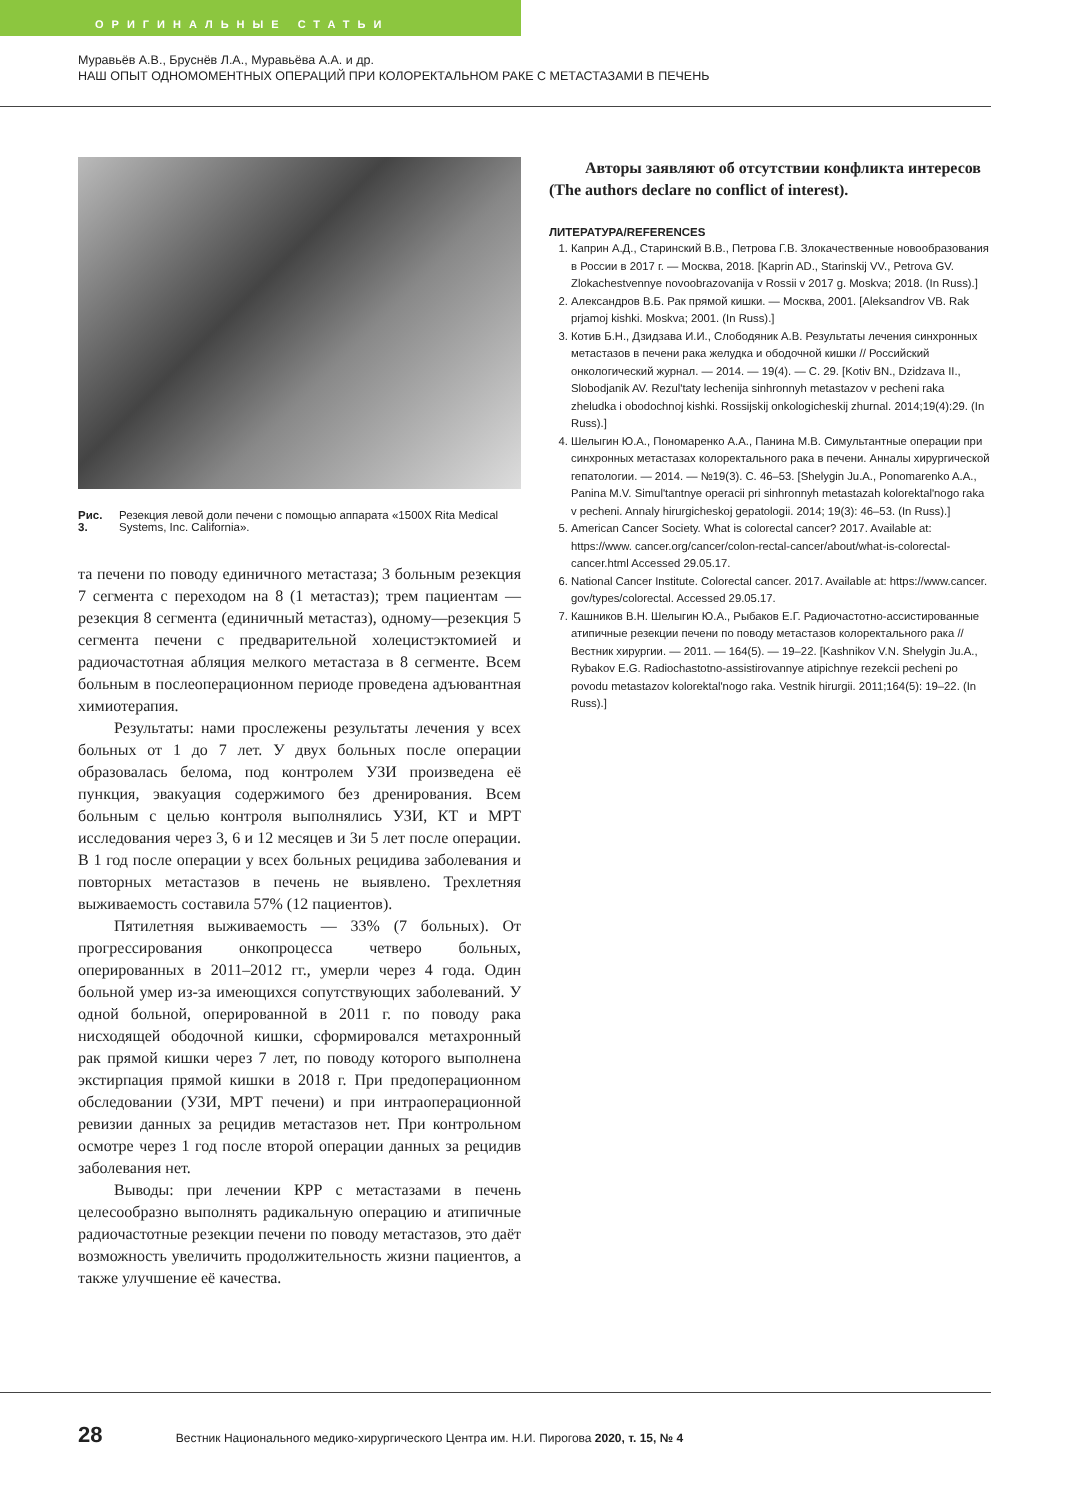ОРИГИНАЛЬНЫЕ СТАТЬИ
Муравьёв А.В., Бруснёв Л.А., Муравьёва А.А. и др.
НАШ ОПЫТ ОДНОМОМЕНТНЫХ ОПЕРАЦИЙ ПРИ КОЛОРЕКТАЛЬНОМ РАКЕ С МЕТАСТАЗАМИ В ПЕЧЕНЬ
Рис. 3. Резекция левой доли печени с помощью аппарата «1500X Rita Medical Systems, Inc. California».
та печени по поводу единичного метастаза; 3 больным резекция 7 сегмента с переходом на 8 (1 метастаз); трем пациентам — резекция 8 сегмента (единичный метастаз), одному—резекция 5 сегмента печени с предварительной холецистэктомией и радиочастотная абляция мелкого метастаза в 8 сегменте. Всем больным в послеоперационном периоде проведена адъювантная химиотерапия.
Результаты: нами прослежены результаты лечения у всех больных от 1 до 7 лет. У двух больных после операции образовалась белома, под контролем УЗИ произведена её пункция, эвакуация содержимого без дренирования. Всем больным с целью контроля выполнялись УЗИ, КТ и МРТ исследования через 3, 6 и 12 месяцев и 3и 5 лет после операции. В 1 год после операции у всех больных рецидива заболевания и повторных метастазов в печень не выявлено. Трехлетняя выживаемость составила 57% (12 пациентов).
Пятилетняя выживаемость — 33% (7 больных). От прогрессирования онкопроцесса четверо больных, оперированных в 2011–2012 гг., умерли через 4 года. Один больной умер из-за имеющихся сопутствующих заболеваний. У одной больной, оперированной в 2011 г. по поводу рака нисходящей ободочной кишки, сформировался метахронный рак прямой кишки через 7 лет, по поводу которого выполнена экстирпация прямой кишки в 2018 г. При предоперационном обследовании (УЗИ, МРТ печени) и при интраоперационной ревизии данных за рецидив метастазов нет. При контрольном осмотре через 1 год после второй операции данных за рецидив заболевания нет.
Выводы: при лечении КРР с метастазами в печень целесообразно выполнять радикальную операцию и атипичные радиочастотные резекции печени по поводу метастазов, это даёт возможность увеличить продолжительность жизни пациентов, а также улучшение её качества.
Авторы заявляют об отсутствии конфликта интересов (The authors declare no conflict of interest).
ЛИТЕРАТУРА/REFERENCES
1. Каприн А.Д., Старинский В.В., Петрова Г.В. Злокачественные новообразования в России в 2017 г. — Москва, 2018. [Kaprin AD., Starinskij VV., Petrova GV. Zlokachestvennye novoobrazovanija v Rossii v 2017 g. Moskva; 2018. (In Russ).]
2. Александров В.Б. Рак прямой кишки. — Москва, 2001. [Aleksandrov VB. Rak prjamoj kishki. Moskva; 2001. (In Russ).]
3. Котив Б.Н., Дзидзава И.И., Слободяник А.В. Результаты лечения синхронных метастазов в печени рака желудка и ободочной кишки // Российский онкологический журнал. — 2014. — 19(4). — С. 29. [Kotiv BN., Dzidzava II., Slobodjanik AV. Rezul'taty lechenija sinhronnyh metastazov v pecheni raka zheludka i obodochnoj kishki. Rossijskij onkologicheskij zhurnal. 2014;19(4):29. (In Russ).]
4. Шелыгин Ю.А., Пономаренко А.А., Панина М.В. Симультантные операции при синхронных метастазах колоректального рака в печени. Анналы хирургической гепатологии. — 2014. — №19(3). С. 46–53. [Shelygin Ju.A., Ponomarenko A.A., Panina M.V. Simul'tantnye operacii pri sinhronnyh metastazah kolorektal'nogo raka v pecheni. Annaly hirurgicheskoj gepatologii. 2014; 19(3): 46–53. (In Russ).]
5. American Cancer Society. What is colorectal cancer? 2017. Available at: https://www. cancer.org/cancer/colon-rectal-cancer/about/what-is-colorectal-cancer.html Accessed 29.05.17.
6. National Cancer Institute. Colorectal cancer. 2017. Available at: https://www.cancer. gov/types/colorectal. Accessed 29.05.17.
7. Кашников В.Н. Шелыгин Ю.А., Рыбаков Е.Г. Радиочастотно-ассистированные атипичные резекции печени по поводу метастазов колоректального рака // Вестник хирургии. — 2011. — 164(5). — 19–22. [Kashnikov V.N. Shelygin Ju.A., Rybakov E.G. Radiochastotno-assistirovannye atipichnye rezekcii pecheni po povodu metastazov kolorektal'nogo raka. Vestnik hirurgii. 2011;164(5): 19–22. (In Russ).]
28 Вестник Национального медико-хирургического Центра им. Н.И. Пирогова 2020, т. 15, № 4